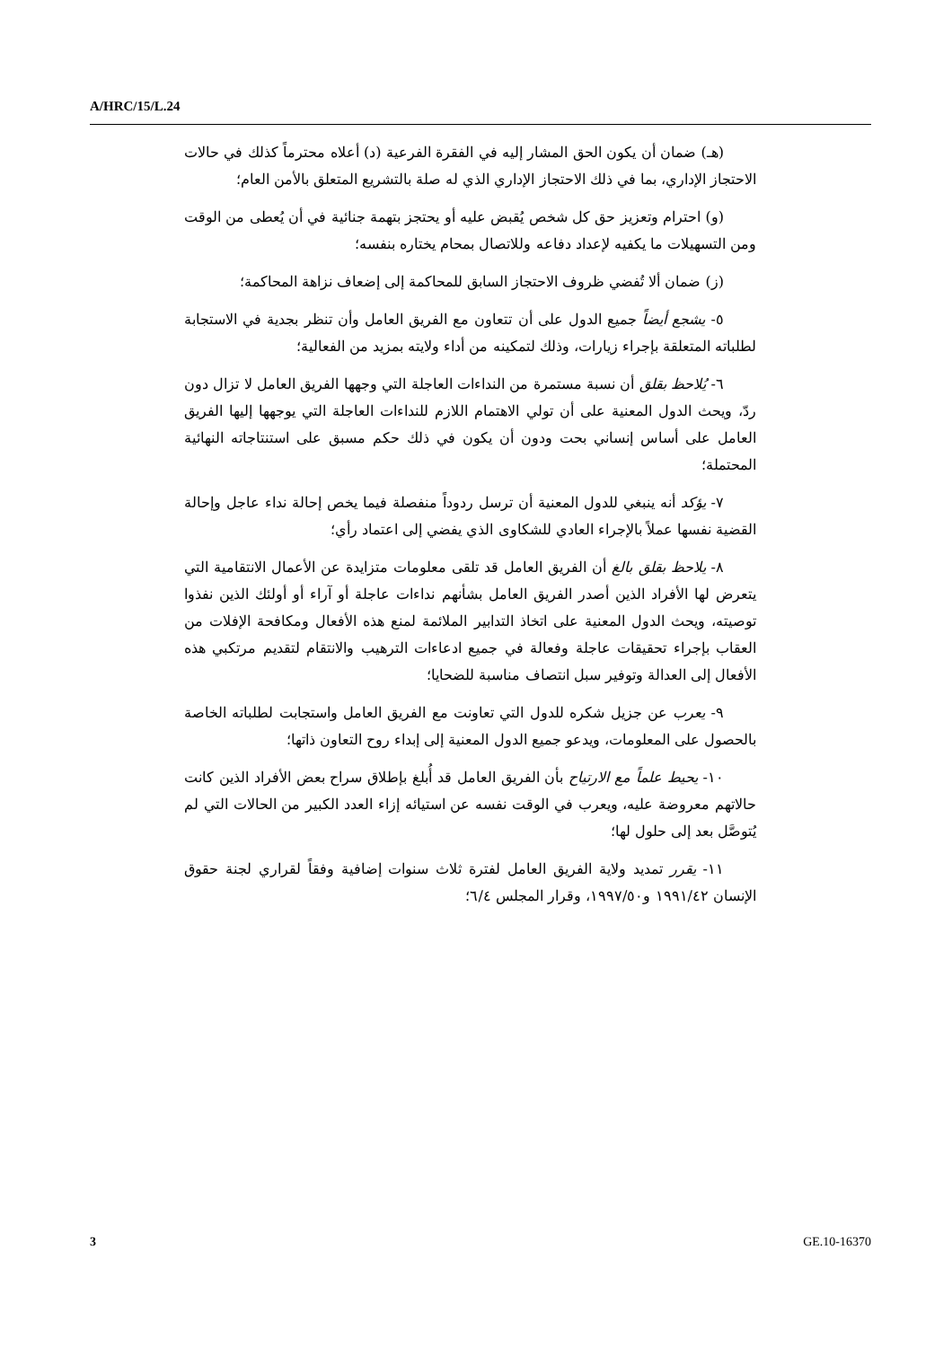A/HRC/15/L.24
(هـ) ضمان أن يكون الحق المشار إليه في الفقرة الفرعية (د) أعلاه محترماً كذلك في حالات الاحتجاز الإداري، بما في ذلك الاحتجاز الإداري الذي له صلة بالتشريع المتعلق بالأمن العام؛
(و) احترام وتعزيز حق كل شخص يُقبض عليه أو يحتجز بتهمة جنائية في أن يُعطى من الوقت ومن التسهيلات ما يكفيه لإعداد دفاعه وللاتصال بمحام يختاره بنفسه؛
(ز) ضمان ألا تُفضي ظروف الاحتجاز السابق للمحاكمة إلى إضعاف نزاهة المحاكمة؛
٥- يشجع أيضاً جميع الدول على أن تتعاون مع الفريق العامل وأن تنظر بجدية في الاستجابة لطلباته المتعلقة بإجراء زيارات، وذلك لتمكينه من أداء ولايته بمزيد من الفعالية؛
٦- يُلاحظ بقلق أن نسبة مستمرة من النداءات العاجلة التي وجهها الفريق العامل لا تزال دون ردّ، ويحث الدول المعنية على أن تولي الاهتمام اللازم للنداءات العاجلة التي يوجهها إليها الفريق العامل على أساس إنساني بحت ودون أن يكون في ذلك حكم مسبق على استنتاجاته النهائية المحتملة؛
٧- يؤكد أنه ينبغي للدول المعنية أن ترسل ردوداً منفصلة فيما يخص إحالة نداء عاجل وإحالة القضية نفسها عملاً بالإجراء العادي للشكاوى الذي يفضي إلى اعتماد رأي؛
٨- يلاحظ بقلق بالغ أن الفريق العامل قد تلقى معلومات متزايدة عن الأعمال الانتقامية التي يتعرض لها الأفراد الذين أصدر الفريق العامل بشأنهم نداءات عاجلة أو آراء أو أولئك الذين نفذوا توصيته، ويحث الدول المعنية على اتخاذ التدابير الملائمة لمنع هذه الأفعال ومكافحة الإفلات من العقاب بإجراء تحقيقات عاجلة وفعالة في جميع ادعاءات الترهيب والانتقام لتقديم مرتكبي هذه الأفعال إلى العدالة وتوفير سبل انتصاف مناسبة للضحايا؛
٩- يعرب عن جزيل شكره للدول التي تعاونت مع الفريق العامل واستجابت لطلباته الخاصة بالحصول على المعلومات، ويدعو جميع الدول المعنية إلى إبداء روح التعاون ذاتها؛
١٠- يحيط علماً مع الارتياح بأن الفريق العامل قد أُبلغ بإطلاق سراح بعض الأفراد الذين كانت حالاتهم معروضة عليه، ويعرب في الوقت نفسه عن استيائه إزاء العدد الكبير من الحالات التي لم يُتوصَّل بعد إلى حلول لها؛
١١- يقرر تمديد ولاية الفريق العامل لفترة ثلاث سنوات إضافية وفقاً لقراري لجنة حقوق الإنسان ١٩٩١/٤٢ و١٩٩٧/٥٠، وقرار المجلس ٦/٤؛
3 GE.10-16370